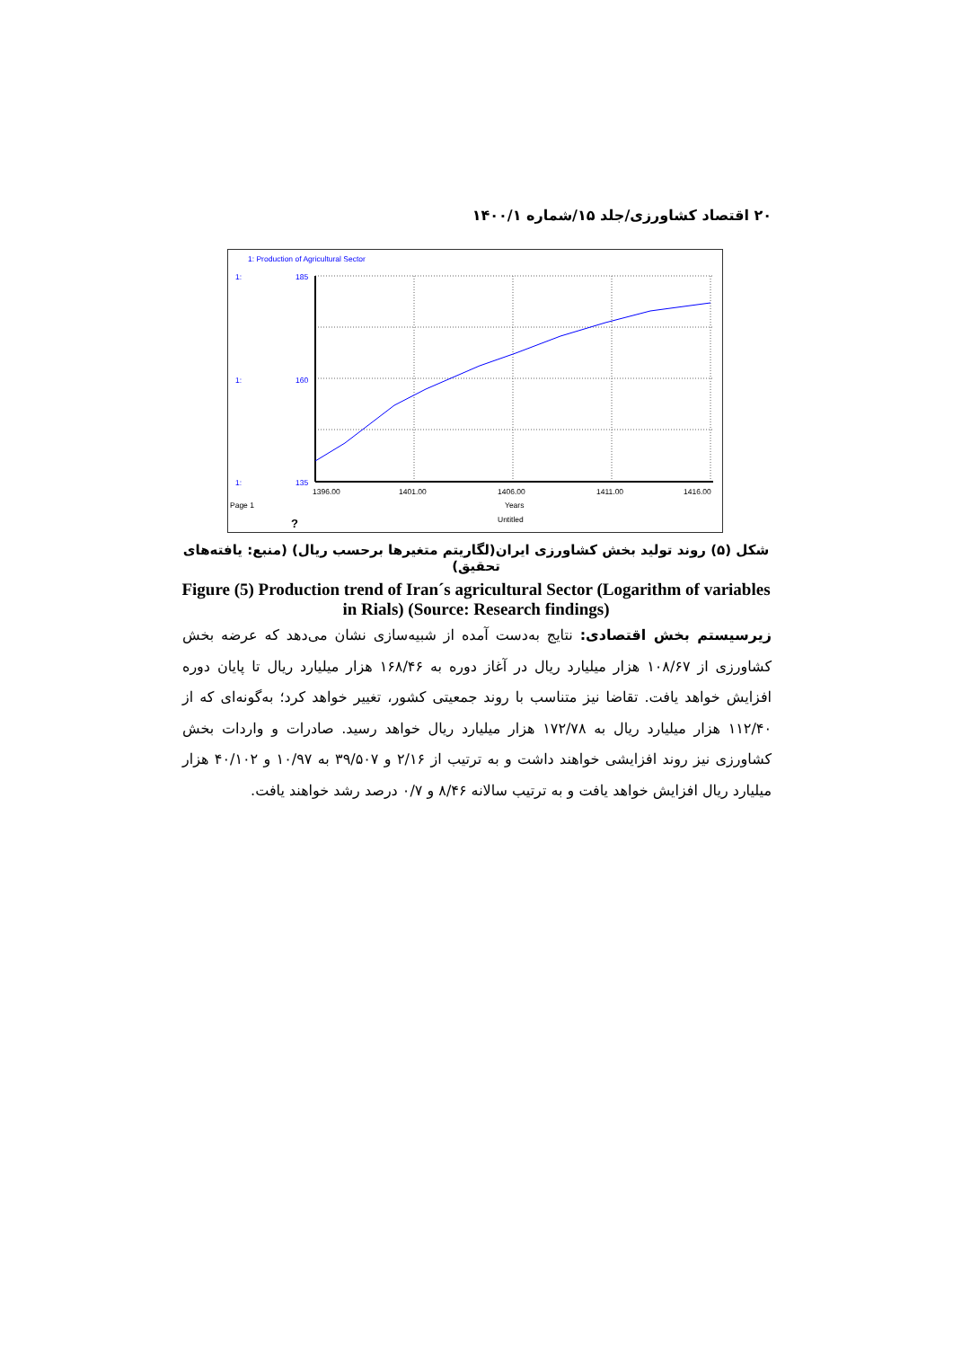۲۰ اقتصاد کشاورزی/جلد ۱۵/شماره ۱۴۰۰/۱
1: Production of Agricultural Sector
1:
1:
1:
185
160
135
1396.00
1401.00
1406.00
1411.00
1416.00
Page 1
Years
Untitled
?
شکل (۵) روند تولید بخش کشاورزی ایران(لگاریتم متغیرها برحسب ریال) (منبع: یافته‌های تحقیق)
Figure (5) Production trend of Iran´s agricultural Sector (Logarithm of variables in Rials) (Source: Research findings)
زیرسیستم بخش اقتصادی: نتایج به‌دست آمده از شبیه‌سازی نشان می‌دهد که عرضه بخش کشاورزی از ۱۰۸/۶۷ هزار میلیارد ریال در آغاز دوره به ۱۶۸/۴۶ هزار میلیارد ریال تا پایان دوره افزایش خواهد یافت. تقاضا نیز متناسب با روند جمعیتی کشور، تغییر خواهد کرد؛ به‌گونه‌ای که از ۱۱۲/۴۰ هزار میلیارد ریال به ۱۷۲/۷۸ هزار میلیارد ریال خواهد رسید. صادرات و واردات بخش کشاورزی نیز روند افزایشی خواهند داشت و به ترتیب از ۲/۱۶ و ۳۹/۵۰۷ به ۱۰/۹۷ و ۴۰/۱۰۲ هزار میلیارد ریال افزایش خواهد یافت و به ترتیب سالانه ۸/۴۶ و ۰/۷ درصد رشد خواهند یافت.